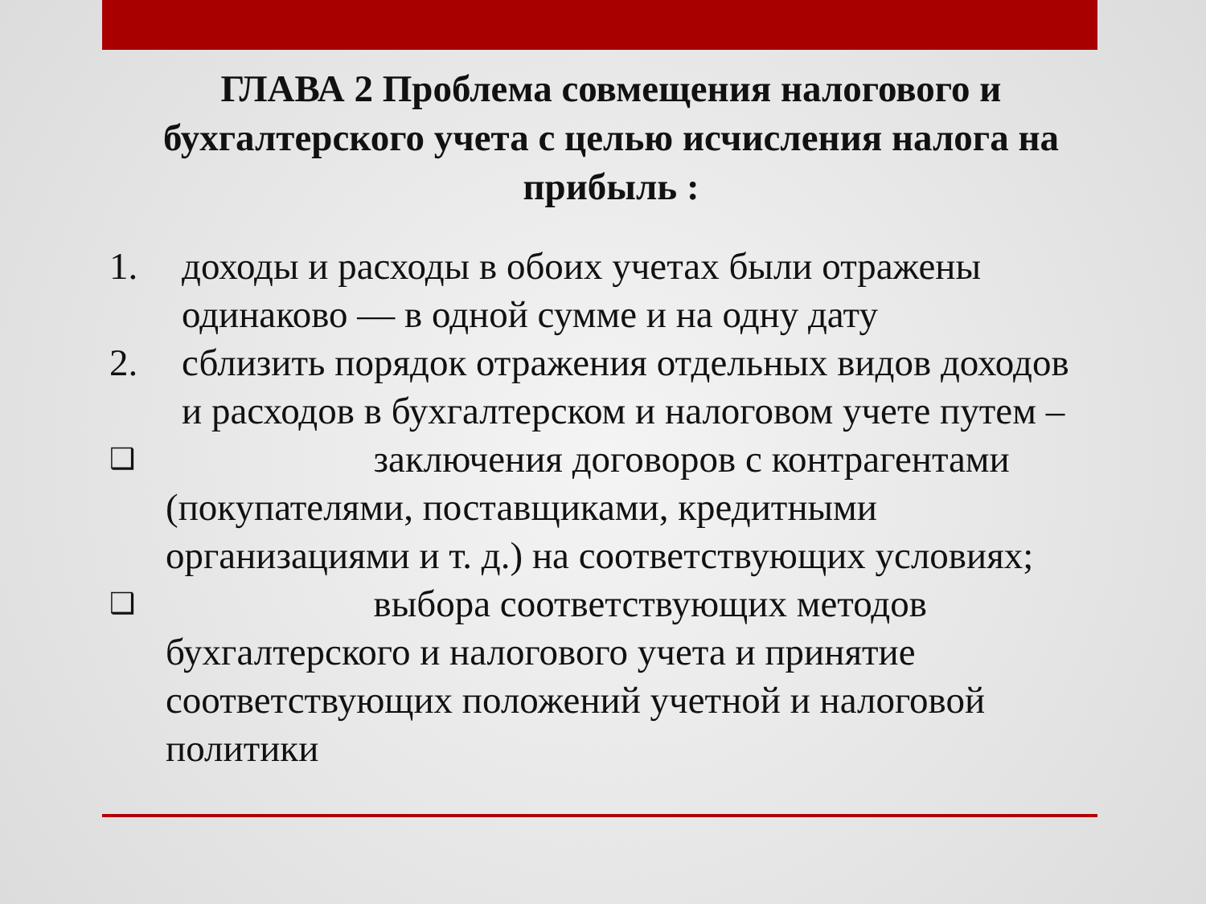ГЛАВА 2 Проблема совмещения налогового и бухгалтерского учета с целью исчисления налога на прибыль :
1. доходы и расходы в обоих учетах были отражены одинаково — в одной сумме и на одну дату
2. сблизить порядок отражения отдельных видов доходов и расходов в бухгалтерском и налоговом учете путем –
❑ заключения договоров с контрагентами (покупателями, поставщиками, кредитными организациями и т. д.) на соответствующих условиях;
❑ выбора соответствующих методов бухгалтерского и налогового учета и принятие соответствующих положений учетной и налоговой политики